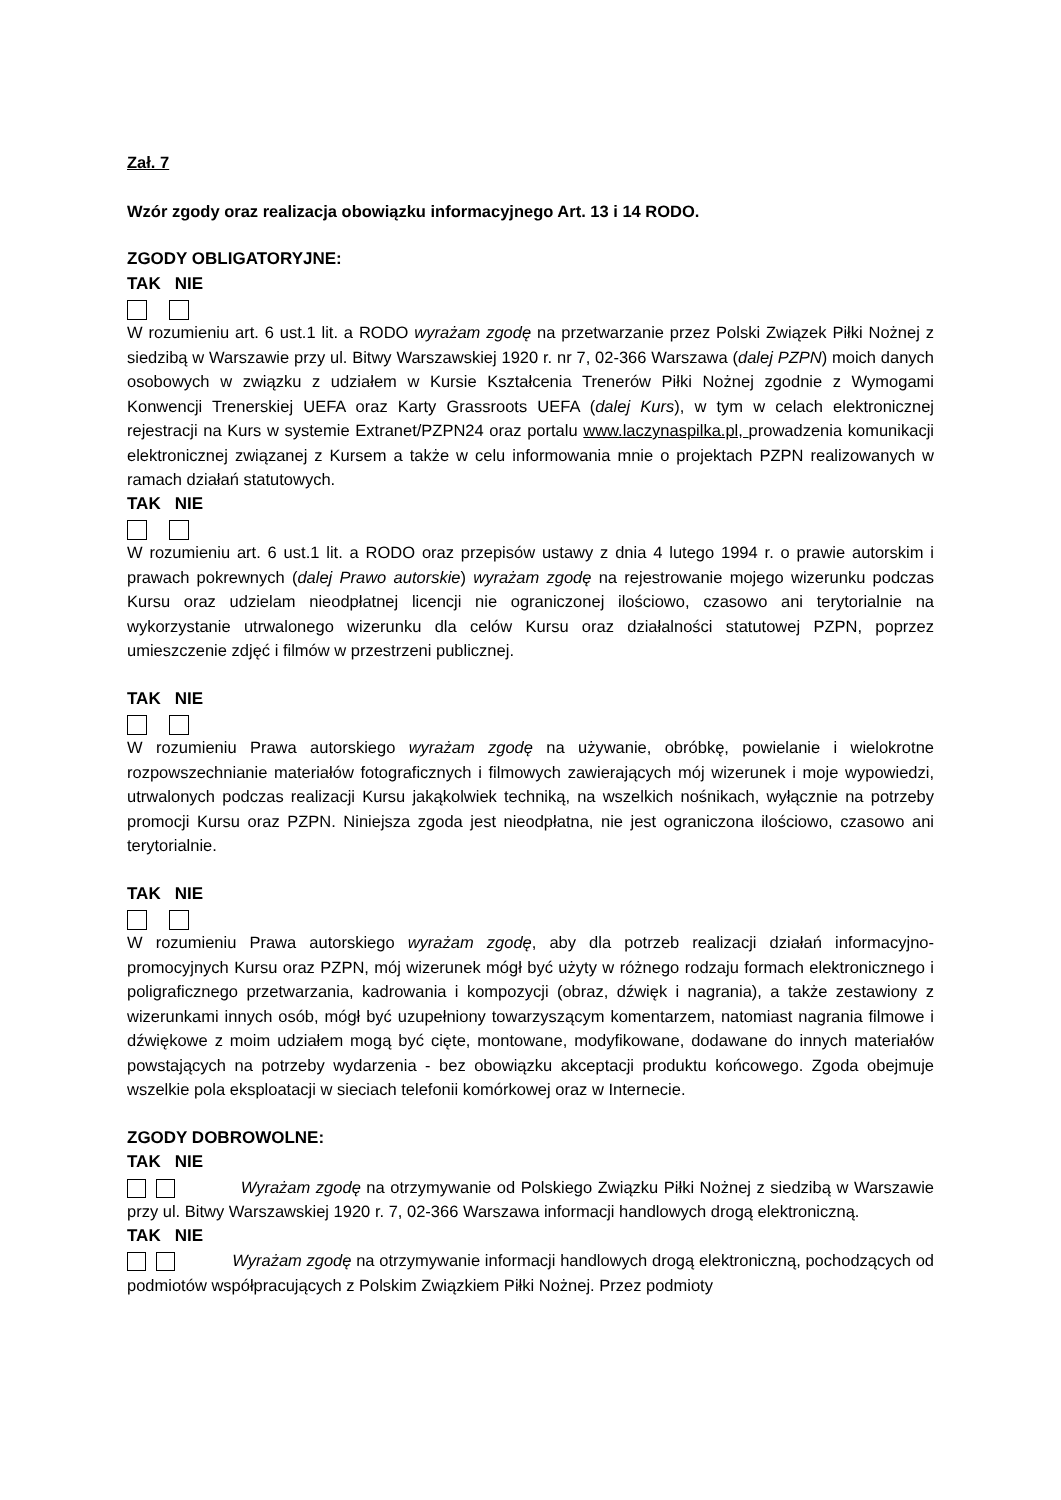Zał. 7
Wzór zgody oraz realizacja obowiązku informacyjnego Art. 13 i 14 RODO.
ZGODY OBLIGATORYJNE:
TAK NIE
W rozumieniu art. 6 ust.1 lit. a RODO wyrażam zgodę na przetwarzanie przez Polski Związek Piłki Nożnej z siedzibą w Warszawie przy ul. Bitwy Warszawskiej 1920 r. nr 7, 02-366 Warszawa (dalej PZPN) moich danych osobowych w związku z udziałem w Kursie Kształcenia Trenerów Piłki Nożnej zgodnie z Wymogami Konwencji Trenerskiej UEFA oraz Karty Grassroots UEFA (dalej Kurs), w tym w celach elektronicznej rejestracji na Kurs w systemie Extranet/PZPN24 oraz portalu www.laczynaspilka.pl, prowadzenia komunikacji elektronicznej związanej z Kursem a także w celu informowania mnie o projektach PZPN realizowanych w ramach działań statutowych.
TAK NIE
W rozumieniu art. 6 ust.1 lit. a RODO oraz przepisów ustawy z dnia 4 lutego 1994 r. o prawie autorskim i prawach pokrewnych (dalej Prawo autorskie) wyrażam zgodę na rejestrowanie mojego wizerunku podczas Kursu oraz udzielam nieodpłatnej licencji nie ograniczonej ilościowo, czasowo ani terytorialnie na wykorzystanie utrwalonego wizerunku dla celów Kursu oraz działalności statutowej PZPN, poprzez umieszczenie zdjęć i filmów w przestrzeni publicznej.
TAK NIE
W rozumieniu Prawa autorskiego wyrażam zgodę na używanie, obróbkę, powielanie i wielokrotne rozpowszechnianie materiałów fotograficznych i filmowych zawierających mój wizerunek i moje wypowiedzi, utrwalonych podczas realizacji Kursu jakąkolwiek techniką, na wszelkich nośnikach, wyłącznie na potrzeby promocji Kursu oraz PZPN. Niniejsza zgoda jest nieodpłatna, nie jest ograniczona ilościowo, czasowo ani terytorialnie.
TAK NIE
W rozumieniu Prawa autorskiego wyrażam zgodę, aby dla potrzeb realizacji działań informacyjno-promocyjnych Kursu oraz PZPN, mój wizerunek mógł być użyty w różnego rodzaju formach elektronicznego i poligraficznego przetwarzania, kadrowania i kompozycji (obraz, dźwięk i nagrania), a także zestawiony z wizerunkami innych osób, mógł być uzupełniony towarzyszącym komentarzem, natomiast nagrania filmowe i dźwiękowe z moim udziałem mogą być cięte, montowane, modyfikowane, dodawane do innych materiałów powstających na potrzeby wydarzenia - bez obowiązku akceptacji produktu końcowego. Zgoda obejmuje wszelkie pola eksploatacji w sieciach telefonii komórkowej oraz w Internecie.
ZGODY DOBROWOLNE:
TAK NIE
Wyrażam zgodę na otrzymywanie od Polskiego Związku Piłki Nożnej z siedzibą w Warszawie przy ul. Bitwy Warszawskiej 1920 r. 7, 02-366 Warszawa informacji handlowych drogą elektroniczną.
TAK NIE
Wyrażam zgodę na otrzymywanie informacji handlowych drogą elektroniczną, pochodzących od podmiotów współpracujących z Polskim Związkiem Piłki Nożnej. Przez podmioty